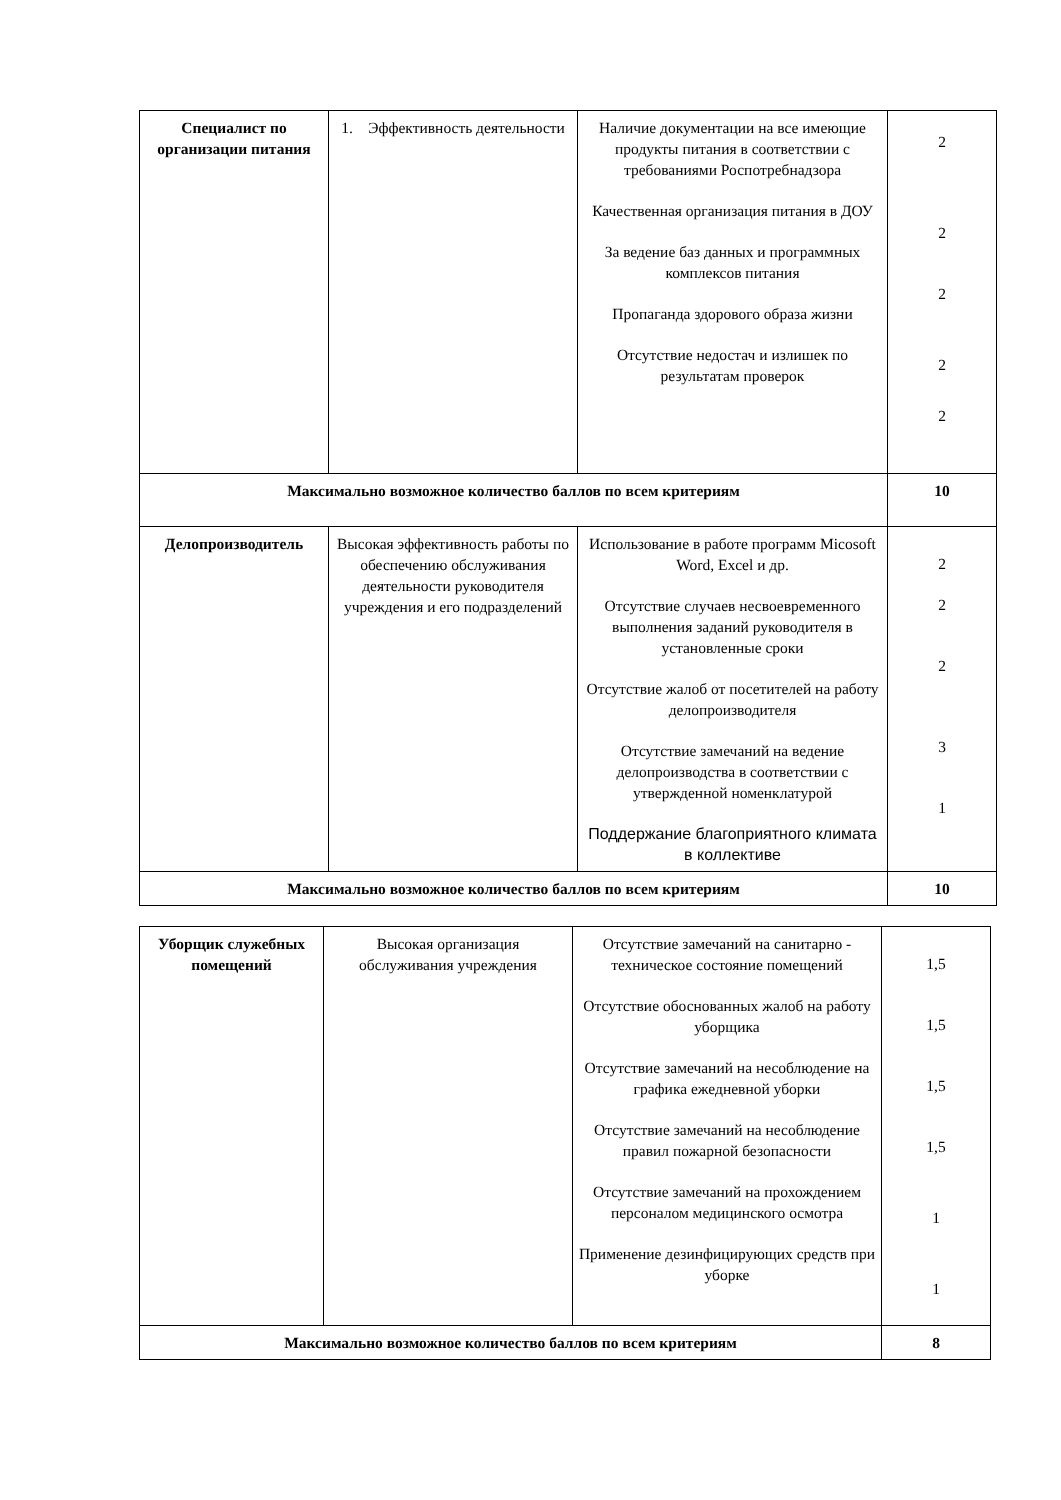| Специалист по организации питания | 1. Эффективность деятельности | Наличие документации на все имеющие продукты питания в соответствии с требованиями Роспотребнадзора Качественная организация питания в ДОУ За ведение баз данных и программных комплексов питания Пропаганда здорового образа жизни Отсутствие недостач и излишек по результатам проверок | 2 2 2 2 2 |
| Максимально возможное количество баллов по всем критериям | | | 10 |
| Делопроизводитель | Высокая эффективность работы по обеспечению обслуживания деятельности руководителя учреждения и его подразделений | Использование в работе программ Micosoft Word, Excel и др. Отсутствие случаев несвоевременного выполнения заданий руководителя в установленные сроки Отсутствие жалоб от посетителей на работу делопроизводителя Отсутствие замечаний на ведение делопроизводства в соответствии с утвержденной номенклатурой Поддержание благоприятного климата в коллективе | 2 2 2 3 1 |
| Максимально возможное количество баллов по всем критериям | | | 10 |
| Уборщик служебных помещений | Высокая организация обслуживания учреждения | Отсутствие замечаний на санитарно - техническое состояние помещений Отсутствие обоснованных жалоб на работу уборщика Отсутствие замечаний на несоблюдение на графика ежедневной уборки Отсутствие замечаний на несоблюдение правил пожарной безопасности Отсутствие замечаний на прохождением персоналом медицинского осмотра Применение дезинфицирующих средств при уборке | 1,5 1,5 1,5 1,5 1 1 |
| Максимально возможное количество баллов по всем критериям | | | 8 |